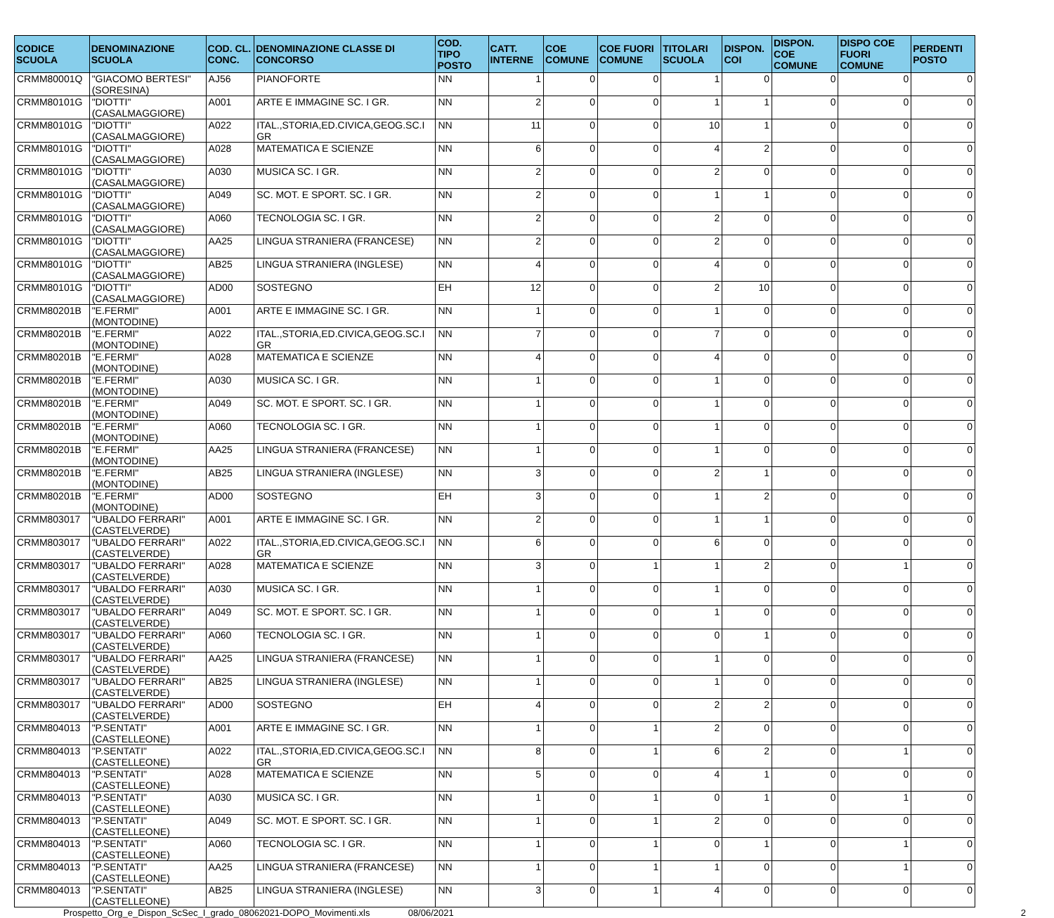| CODICE SCUOLA | DENOMINAZIONE SCUOLA | COD. CL. CONC. | DENOMINAZIONE CLASSE DI CONCORSO | COD. TIPO POSTO | CATT. INTERNE | COE COMUNE | COE FUORI COMUNE | TITOLARI SCUOLA | DISPON. COI | DISPON. COE COMUNE | DISPO COE FUORI COMUNE | PERDENTI POSTO |
| --- | --- | --- | --- | --- | --- | --- | --- | --- | --- | --- | --- | --- |
| CRMM80001Q | "GIACOMO BERTESI" (SORESINA) | AJ56 | PIANOFORTE | NN | 1 | 0 | 0 | 1 | 0 | 0 | 0 | 0 |
| CRMM80101G | "DIOTTI" (CASALMAGGIORE) | A001 | ARTE E IMMAGINE SC. I GR. | NN | 2 | 0 | 0 | 1 | 1 | 0 | 0 | 0 |
| CRMM80101G | "DIOTTI" (CASALMAGGIORE) | A022 | ITAL.,STORIA,ED.CIVICA,GEOG.SC.I GR | NN | 11 | 0 | 0 | 10 | 1 | 0 | 0 | 0 |
| CRMM80101G | "DIOTTI" (CASALMAGGIORE) | A028 | MATEMATICA E SCIENZE | NN | 6 | 0 | 0 | 4 | 2 | 0 | 0 | 0 |
| CRMM80101G | "DIOTTI" (CASALMAGGIORE) | A030 | MUSICA SC. I GR. | NN | 2 | 0 | 0 | 2 | 0 | 0 | 0 | 0 |
| CRMM80101G | "DIOTTI" (CASALMAGGIORE) | A049 | SC. MOT. E SPORT. SC. I GR. | NN | 2 | 0 | 0 | 1 | 1 | 0 | 0 | 0 |
| CRMM80101G | "DIOTTI" (CASALMAGGIORE) | A060 | TECNOLOGIA SC. I GR. | NN | 2 | 0 | 0 | 2 | 0 | 0 | 0 | 0 |
| CRMM80101G | "DIOTTI" (CASALMAGGIORE) | AA25 | LINGUA STRANIERA (FRANCESE) | NN | 2 | 0 | 0 | 2 | 0 | 0 | 0 | 0 |
| CRMM80101G | "DIOTTI" (CASALMAGGIORE) | AB25 | LINGUA STRANIERA (INGLESE) | NN | 4 | 0 | 0 | 4 | 0 | 0 | 0 | 0 |
| CRMM80101G | "DIOTTI" (CASALMAGGIORE) | AD00 | SOSTEGNO | EH | 12 | 0 | 0 | 2 | 10 | 0 | 0 | 0 |
| CRMM80201B | "E.FERMI" (MONTODINE) | A001 | ARTE E IMMAGINE SC. I GR. | NN | 1 | 0 | 0 | 1 | 0 | 0 | 0 | 0 |
| CRMM80201B | "E.FERMI" (MONTODINE) | A022 | ITAL.,STORIA,ED.CIVICA,GEOG.SC.I GR | NN | 7 | 0 | 0 | 7 | 0 | 0 | 0 | 0 |
| CRMM80201B | "E.FERMI" (MONTODINE) | A028 | MATEMATICA E SCIENZE | NN | 4 | 0 | 0 | 4 | 0 | 0 | 0 | 0 |
| CRMM80201B | "E.FERMI" (MONTODINE) | A030 | MUSICA SC. I GR. | NN | 1 | 0 | 0 | 1 | 0 | 0 | 0 | 0 |
| CRMM80201B | "E.FERMI" (MONTODINE) | A049 | SC. MOT. E SPORT. SC. I GR. | NN | 1 | 0 | 0 | 1 | 0 | 0 | 0 | 0 |
| CRMM80201B | "E.FERMI" (MONTODINE) | A060 | TECNOLOGIA SC. I GR. | NN | 1 | 0 | 0 | 1 | 0 | 0 | 0 | 0 |
| CRMM80201B | "E.FERMI" (MONTODINE) | AA25 | LINGUA STRANIERA (FRANCESE) | NN | 1 | 0 | 0 | 1 | 0 | 0 | 0 | 0 |
| CRMM80201B | "E.FERMI" (MONTODINE) | AB25 | LINGUA STRANIERA (INGLESE) | NN | 3 | 0 | 0 | 2 | 1 | 0 | 0 | 0 |
| CRMM80201B | "E.FERMI" (MONTODINE) | AD00 | SOSTEGNO | EH | 3 | 0 | 0 | 1 | 2 | 0 | 0 | 0 |
| CRMM803017 | "UBALDO FERRARI" (CASTELVERDE) | A001 | ARTE E IMMAGINE SC. I GR. | NN | 2 | 0 | 0 | 1 | 1 | 0 | 0 | 0 |
| CRMM803017 | "UBALDO FERRARI" (CASTELVERDE) | A022 | ITAL.,STORIA,ED.CIVICA,GEOG.SC.I GR | NN | 6 | 0 | 0 | 6 | 0 | 0 | 0 | 0 |
| CRMM803017 | "UBALDO FERRARI" (CASTELVERDE) | A028 | MATEMATICA E SCIENZE | NN | 3 | 0 | 1 | 1 | 2 | 0 | 1 | 0 |
| CRMM803017 | "UBALDO FERRARI" (CASTELVERDE) | A030 | MUSICA SC. I GR. | NN | 1 | 0 | 0 | 1 | 0 | 0 | 0 | 0 |
| CRMM803017 | "UBALDO FERRARI" (CASTELVERDE) | A049 | SC. MOT. E SPORT. SC. I GR. | NN | 1 | 0 | 0 | 1 | 0 | 0 | 0 | 0 |
| CRMM803017 | "UBALDO FERRARI" (CASTELVERDE) | A060 | TECNOLOGIA SC. I GR. | NN | 1 | 0 | 0 | 0 | 1 | 0 | 0 | 0 |
| CRMM803017 | "UBALDO FERRARI" (CASTELVERDE) | AA25 | LINGUA STRANIERA (FRANCESE) | NN | 1 | 0 | 0 | 1 | 0 | 0 | 0 | 0 |
| CRMM803017 | "UBALDO FERRARI" (CASTELVERDE) | AB25 | LINGUA STRANIERA (INGLESE) | NN | 1 | 0 | 0 | 1 | 0 | 0 | 0 | 0 |
| CRMM803017 | "UBALDO FERRARI" (CASTELVERDE) | AD00 | SOSTEGNO | EH | 4 | 0 | 0 | 2 | 2 | 0 | 0 | 0 |
| CRMM804013 | "P.SENTATI" (CASTELLEONE) | A001 | ARTE E IMMAGINE SC. I GR. | NN | 1 | 0 | 1 | 2 | 0 | 0 | 0 | 0 |
| CRMM804013 | "P.SENTATI" (CASTELLEONE) | A022 | ITAL.,STORIA,ED.CIVICA,GEOG.SC.I GR | NN | 8 | 0 | 1 | 6 | 2 | 0 | 1 | 0 |
| CRMM804013 | "P.SENTATI" (CASTELLEONE) | A028 | MATEMATICA E SCIENZE | NN | 5 | 0 | 0 | 4 | 1 | 0 | 0 | 0 |
| CRMM804013 | "P.SENTATI" (CASTELLEONE) | A030 | MUSICA SC. I GR. | NN | 1 | 0 | 1 | 0 | 1 | 0 | 1 | 0 |
| CRMM804013 | "P.SENTATI" (CASTELLEONE) | A049 | SC. MOT. E SPORT. SC. I GR. | NN | 1 | 0 | 1 | 2 | 0 | 0 | 0 | 0 |
| CRMM804013 | "P.SENTATI" (CASTELLEONE) | A060 | TECNOLOGIA SC. I GR. | NN | 1 | 0 | 1 | 0 | 1 | 0 | 1 | 0 |
| CRMM804013 | "P.SENTATI" (CASTELLEONE) | AA25 | LINGUA STRANIERA (FRANCESE) | NN | 1 | 0 | 1 | 1 | 0 | 0 | 1 | 0 |
| CRMM804013 | "P.SENTATI" (CASTELLEONE) | AB25 | LINGUA STRANIERA (INGLESE) | NN | 3 | 0 | 1 | 4 | 0 | 0 | 0 | 0 |
Prospetto_Org_e_Dispon_ScSec_I_grado_08062021-DOPO_Movimenti.xls 08/06/2021 2